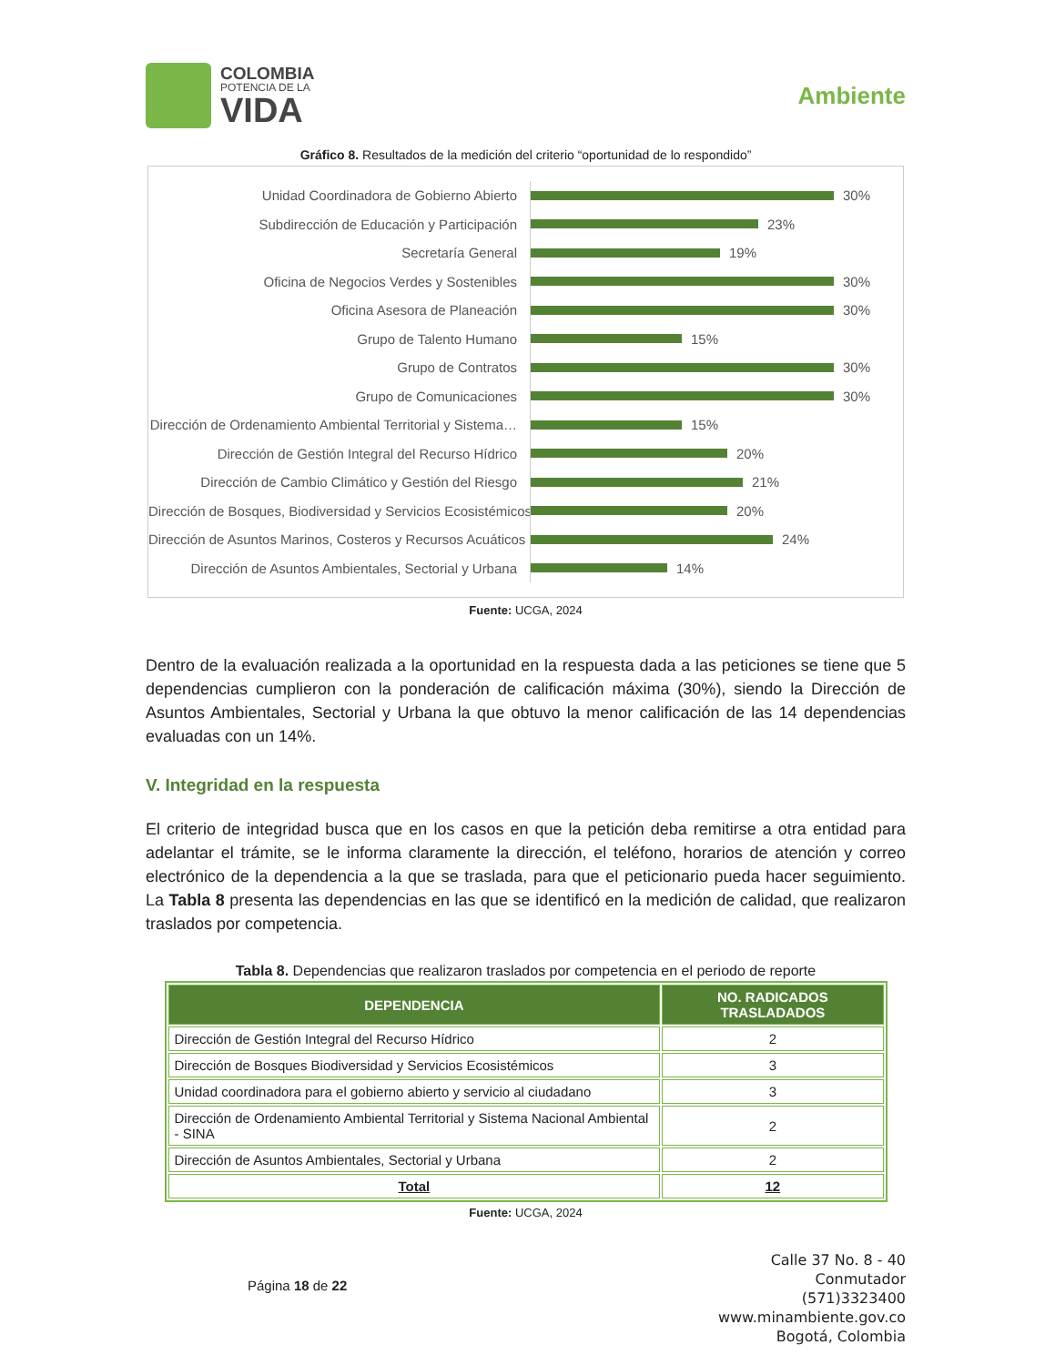COLOMBIA
POTENCIA DE LA
VIDA
Ambiente
Gráfico 8. Resultados de la medición del criterio “oportunidad de lo respondido”
Unidad Coordinadora de Gobierno Abierto
30%
Subdirección de Educación y Participación
23%
Secretaría General
19%
Oficina de Negocios Verdes y Sostenibles
30%
Oficina Asesora de Planeación
30%
Grupo de Talento Humano
15%
Grupo de Contratos
30%
Grupo de Comunicaciones
30%
Dirección de Ordenamiento Ambiental Territorial y Sistema…
15%
Dirección de Gestión Integral del Recurso Hídrico
20%
Dirección de Cambio Climático y Gestión del Riesgo
21%
Dirección de Bosques, Biodiversidad y Servicios Ecosistémicos
20%
Dirección de Asuntos Marinos, Costeros y Recursos Acuáticos
24%
Dirección de Asuntos Ambientales, Sectorial y Urbana
14%
Fuente: UCGA, 2024
Dentro de la evaluación realizada a la oportunidad en la respuesta dada a las peticiones se tiene que 5 dependencias cumplieron con la ponderación de calificación máxima (30%), siendo la Dirección de Asuntos Ambientales, Sectorial y Urbana la que obtuvo la menor calificación de las 14 dependencias evaluadas con un 14%.
V. Integridad en la respuesta
El criterio de integridad busca que en los casos en que la petición deba remitirse a otra entidad para adelantar el trámite, se le informa claramente la dirección, el teléfono, horarios de atención y correo electrónico de la dependencia a la que se traslada, para que el peticionario pueda hacer seguimiento. La Tabla 8 presenta las dependencias en las que se identificó en la medición de calidad, que realizaron traslados por competencia.
Tabla 8. Dependencias que realizaron traslados por competencia en el periodo de reporte
| DEPENDENCIA | NO. RADICADOS TRASLADADOS |
| --- | --- |
| Dirección de Gestión Integral del Recurso Hídrico | 2 |
| Dirección de Bosques Biodiversidad y Servicios Ecosistémicos | 3 |
| Unidad coordinadora para el gobierno abierto y servicio al ciudadano | 3 |
| Dirección de Ordenamiento Ambiental Territorial y Sistema Nacional Ambiental - SINA | 2 |
| Dirección de Asuntos Ambientales, Sectorial y Urbana | 2 |
| Total | 12 |
Fuente: UCGA, 2024
Página 18 de 22
Calle 37 No. 8 - 40
Conmutador
(571)3323400
www.minambiente.gov.co
Bogotá, Colombia